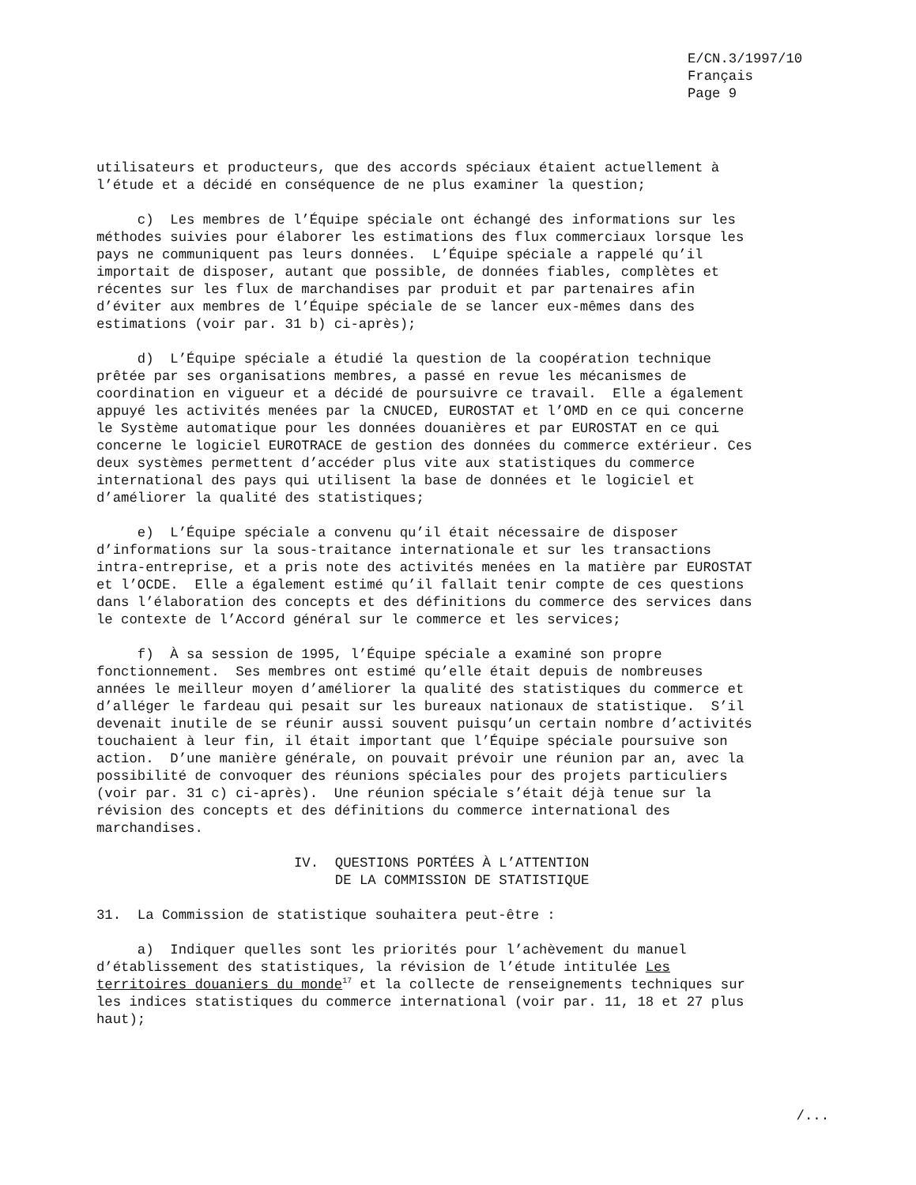E/CN.3/1997/10 Français Page 9
utilisateurs et producteurs, que des accords spéciaux étaient actuellement à l’étude et a décidé en conséquence de ne plus examiner la question;
c) Les membres de l’Équipe spéciale ont échangé des informations sur les méthodes suivies pour élaborer les estimations des flux commerciaux lorsque les pays ne communiquent pas leurs données. L’Équipe spéciale a rappelé qu’il importait de disposer, autant que possible, de données fiables, complètes et récentes sur les flux de marchandises par produit et par partenaires afin d’éviter aux membres de l’Équipe spéciale de se lancer eux-mêmes dans des estimations (voir par. 31 b) ci-après);
d) L’Équipe spéciale a étudié la question de la coopération technique prêtée par ses organisations membres, a passé en revue les mécanismes de coordination en vigueur et a décidé de poursuivre ce travail. Elle a également appuyé les activités menées par la CNUCED, EUROSTAT et l’OMD en ce qui concerne le Système automatique pour les données douanières et par EUROSTAT en ce qui concerne le logiciel EUROTRACE de gestion des données du commerce extérieur. Ces deux systèmes permettent d’accéder plus vite aux statistiques du commerce international des pays qui utilisent la base de données et le logiciel et d’améliorer la qualité des statistiques;
e) L’Équipe spéciale a convenu qu’il était nécessaire de disposer d’informations sur la sous-traitance internationale et sur les transactions intra-entreprise, et a pris note des activités menées en la matière par EUROSTAT et l’OCDE. Elle a également estimé qu’il fallait tenir compte de ces questions dans l’élaboration des concepts et des définitions du commerce des services dans le contexte de l’Accord général sur le commerce et les services;
f) À sa session de 1995, l’Équipe spéciale a examiné son propre fonctionnement. Ses membres ont estimé qu’elle était depuis de nombreuses années le meilleur moyen d’améliorer la qualité des statistiques du commerce et d’alléger le fardeau qui pesait sur les bureaux nationaux de statistique. S’il devenait inutile de se réunir aussi souvent puisqu’un certain nombre d’activités touchaient à leur fin, il était important que l’Équipe spéciale poursuive son action. D’une manière générale, on pouvait prévoir une réunion par an, avec la possibilité de convoquer des réunions spéciales pour des projets particuliers (voir par. 31 c) ci-après). Une réunion spéciale s’était déjà tenue sur la révision des concepts et des définitions du commerce international des marchandises.
IV. QUESTIONS PORTÉES À L’ATTENTION DE LA COMMISSION DE STATISTIQUE
31. La Commission de statistique souhaitera peut-être :
a) Indiquer quelles sont les priorités pour l’achèvement du manuel d’établissement des statistiques, la révision de l’étude intitulée Les territoires douaniers du monde<sup>17</sup> et la collecte de renseignements techniques sur les indices statistiques du commerce international (voir par. 11, 18 et 27 plus haut);
/...